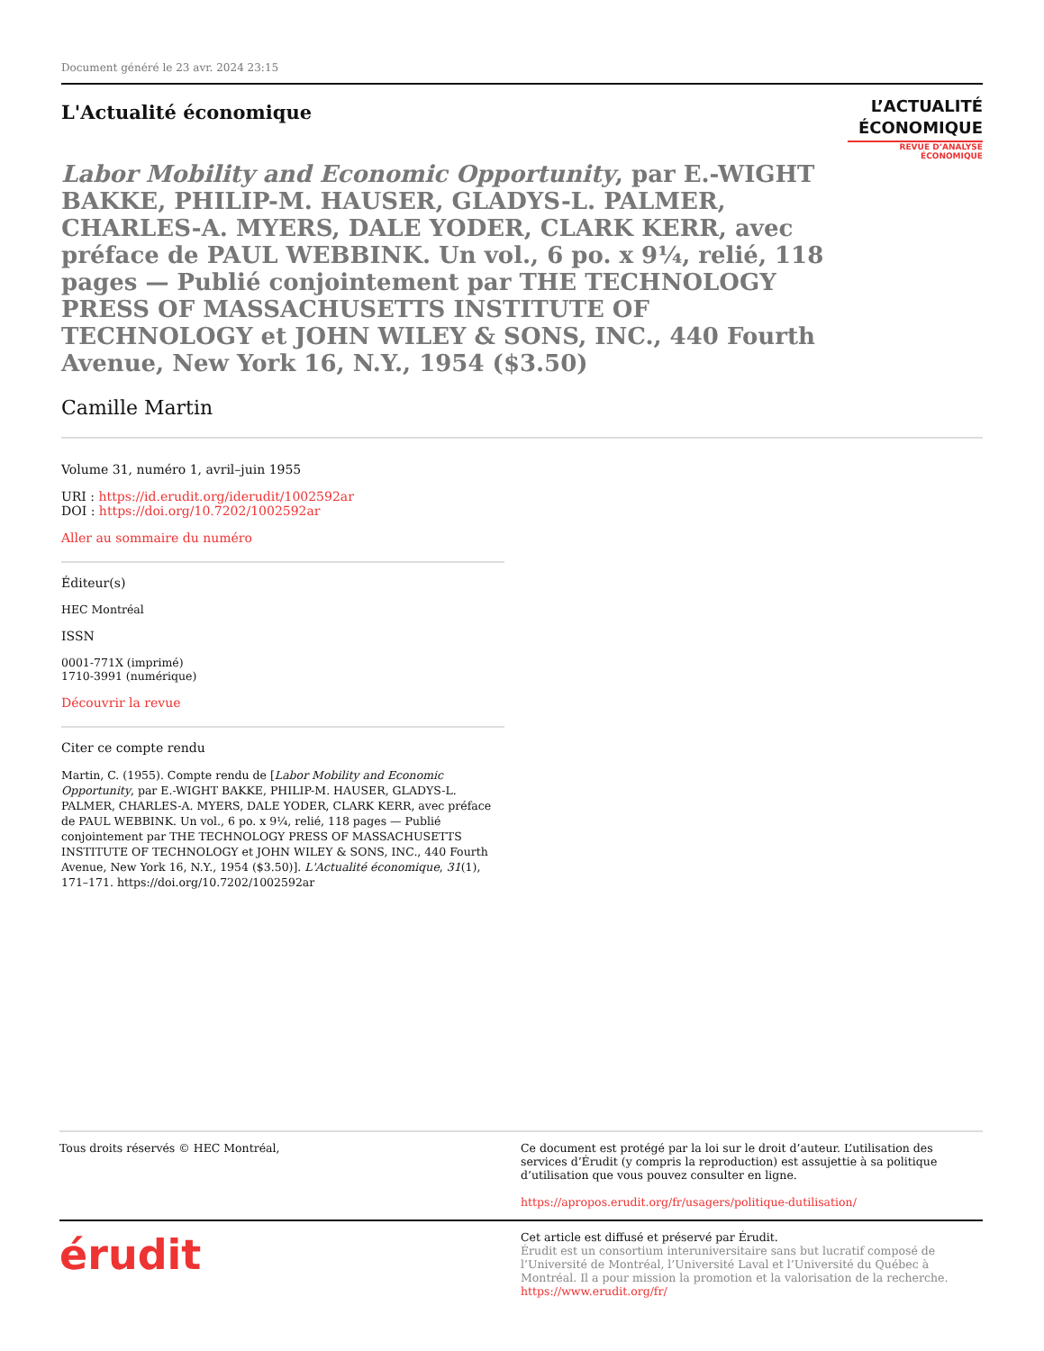Document généré le 23 avr. 2024 23:15
L'Actualité économique
L’ACTUALITÉ
ÉCONOMIQUE
REVUE D’ANALYSE ÉCONOMIQUE
Labor Mobility and Economic Opportunity, par E.-WIGHT BAKKE, PHILIP-M. HAUSER, GLADYS-L. PALMER, CHARLES-A. MYERS, DALE YODER, CLARK KERR, avec préface de PAUL WEBBINK. Un vol., 6 po. x 9¼, relié, 118 pages — Publié conjointement par THE TECHNOLOGY PRESS OF MASSACHUSETTS INSTITUTE OF TECHNOLOGY et JOHN WILEY & SONS, INC., 440 Fourth Avenue, New York 16, N.Y., 1954 ($3.50)
Camille Martin
Volume 31, numéro 1, avril–juin 1955
URI : https://id.erudit.org/iderudit/1002592ar
DOI : https://doi.org/10.7202/1002592ar
Aller au sommaire du numéro
Éditeur(s)
HEC Montréal
ISSN
0001-771X (imprimé)
1710-3991 (numérique)
Découvrir la revue
Citer ce compte rendu
Martin, C. (1955). Compte rendu de [Labor Mobility and Economic Opportunity, par E.-WIGHT BAKKE, PHILIP-M. HAUSER, GLADYS-L. PALMER, CHARLES-A. MYERS, DALE YODER, CLARK KERR, avec préface de PAUL WEBBINK. Un vol., 6 po. x 9¼, relié, 118 pages — Publié conjointement par THE TECHNOLOGY PRESS OF MASSACHUSETTS INSTITUTE OF TECHNOLOGY et JOHN WILEY & SONS, INC., 440 Fourth Avenue, New York 16, N.Y., 1954 ($3.50)]. L'Actualité économique, 31(1), 171–171. https://doi.org/10.7202/1002592ar
Tous droits réservés © HEC Montréal, Ce document est protégé par la loi sur le droit d’auteur. L’utilisation des services d’Érudit (y compris la reproduction) est assujettie à sa politique d’utilisation que vous pouvez consulter en ligne.
https://apropos.erudit.org/fr/usagers/politique-dutilisation/
érudit
Cet article est diffusé et préservé par Érudit.
Érudit est un consortium interuniversitaire sans but lucratif composé de l’Université de Montréal, l’Université Laval et l’Université du Québec à Montréal. Il a pour mission la promotion et la valorisation de la recherche.
https://www.erudit.org/fr/